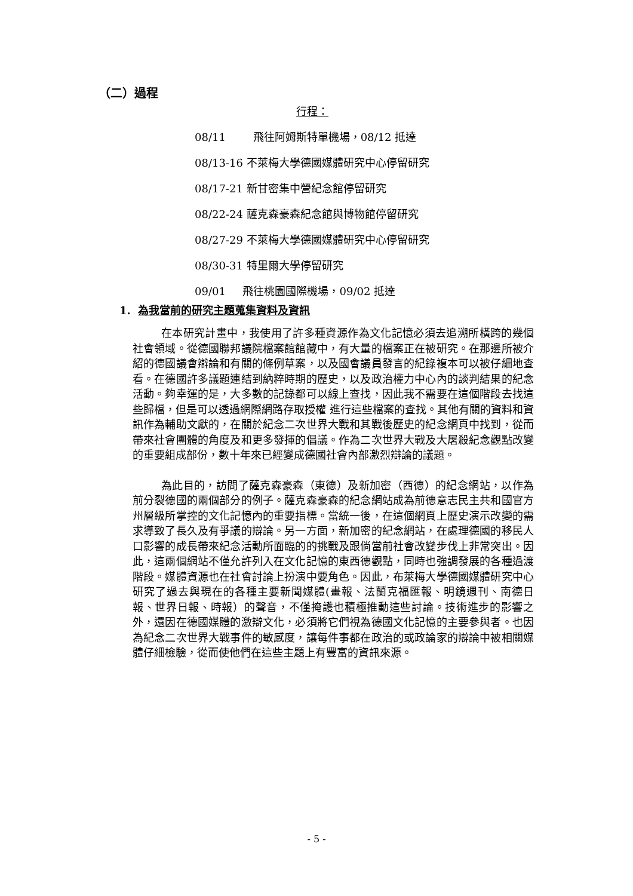（二）過程
行程：
08/11 飛往阿姆斯特單機場，08/12 抵達
08/13-16 不萊梅大學德國媒體研究中心停留研究
08/17-21 新甘密集中營紀念館停留研究
08/22-24 薩克森豪森紀念館與博物館停留研究
08/27-29 不萊梅大學德國媒體研究中心停留研究
08/30-31 特里爾大學停留研究
09/01 飛往桃園國際機場，09/02 抵達
1. 為我當前的研究主題蒐集資料及資訊
在本研究計畫中，我使用了許多種資源作為文化記憶必須去追溯所橫跨的幾個社會領域。從德國聯邦議院檔案館館藏中，有大量的檔案正在被研究。在那邊所被介紹的德國議會辯論和有關的條例草案，以及國會議員發言的紀錄複本可以被仔細地查看。在德國許多議題連結到納粹時期的歷史，以及政治權力中心內的談判結果的紀念活動。夠幸運的是，大多數的記錄都可以線上查找，因此我不需要在這個階段去找這些歸檔，但是可以透過網際網路存取授權 進行這些檔案的查找。其他有關的資料和資訊作為輔助文獻的，在關於紀念二次世界大戰和其戰後歷史的紀念網頁中找到，從而帶來社會團體的角度及和更多發揮的倡議。作為二次世界大戰及大屠殺紀念觀點改變的重要組成部份，數十年來已經變成德國社會內部激烈辯論的議題。
為此目的，訪問了薩克森豪森（東德）及新加密（西德）的紀念網站，以作為前分裂德國的兩個部分的例子。薩克森豪森的紀念網站成為前德意志民主共和國官方州層級所掌控的文化記憶內的重要指標。當統一後，在這個網頁上歷史演示改變的需求導致了長久及有爭議的辯論。另一方面，新加密的紀念網站，在處理德國的移民人口影響的成長帶來紀念活動所面臨的的挑戰及跟倘當前社會改變步伐上非常突出。因此，這兩個網站不僅允許列入在文化記憶的東西德觀點，同時也強調發展的各種過渡階段。媒體資源也在社會討論上扮演中要角色。因此，布萊梅大學德國媒體研究中心研究了過去與現在的各種主要新聞媒體(畫報、法蘭克福匯報、明鏡週刊、南德日報、世界日報、時報）的聲音，不僅掩護也積極推動這些討論。技術進步的影響之外，還因在德國媒體的激辯文化，必須將它們視為德國文化記憶的主要參與者。也因為紀念二次世界大戰事件的敏感度，讓每件事都在政治的或政論家的辯論中被相關媒體仔細檢驗，從而使他們在這些主題上有豐富的資訊來源。
- 5 -